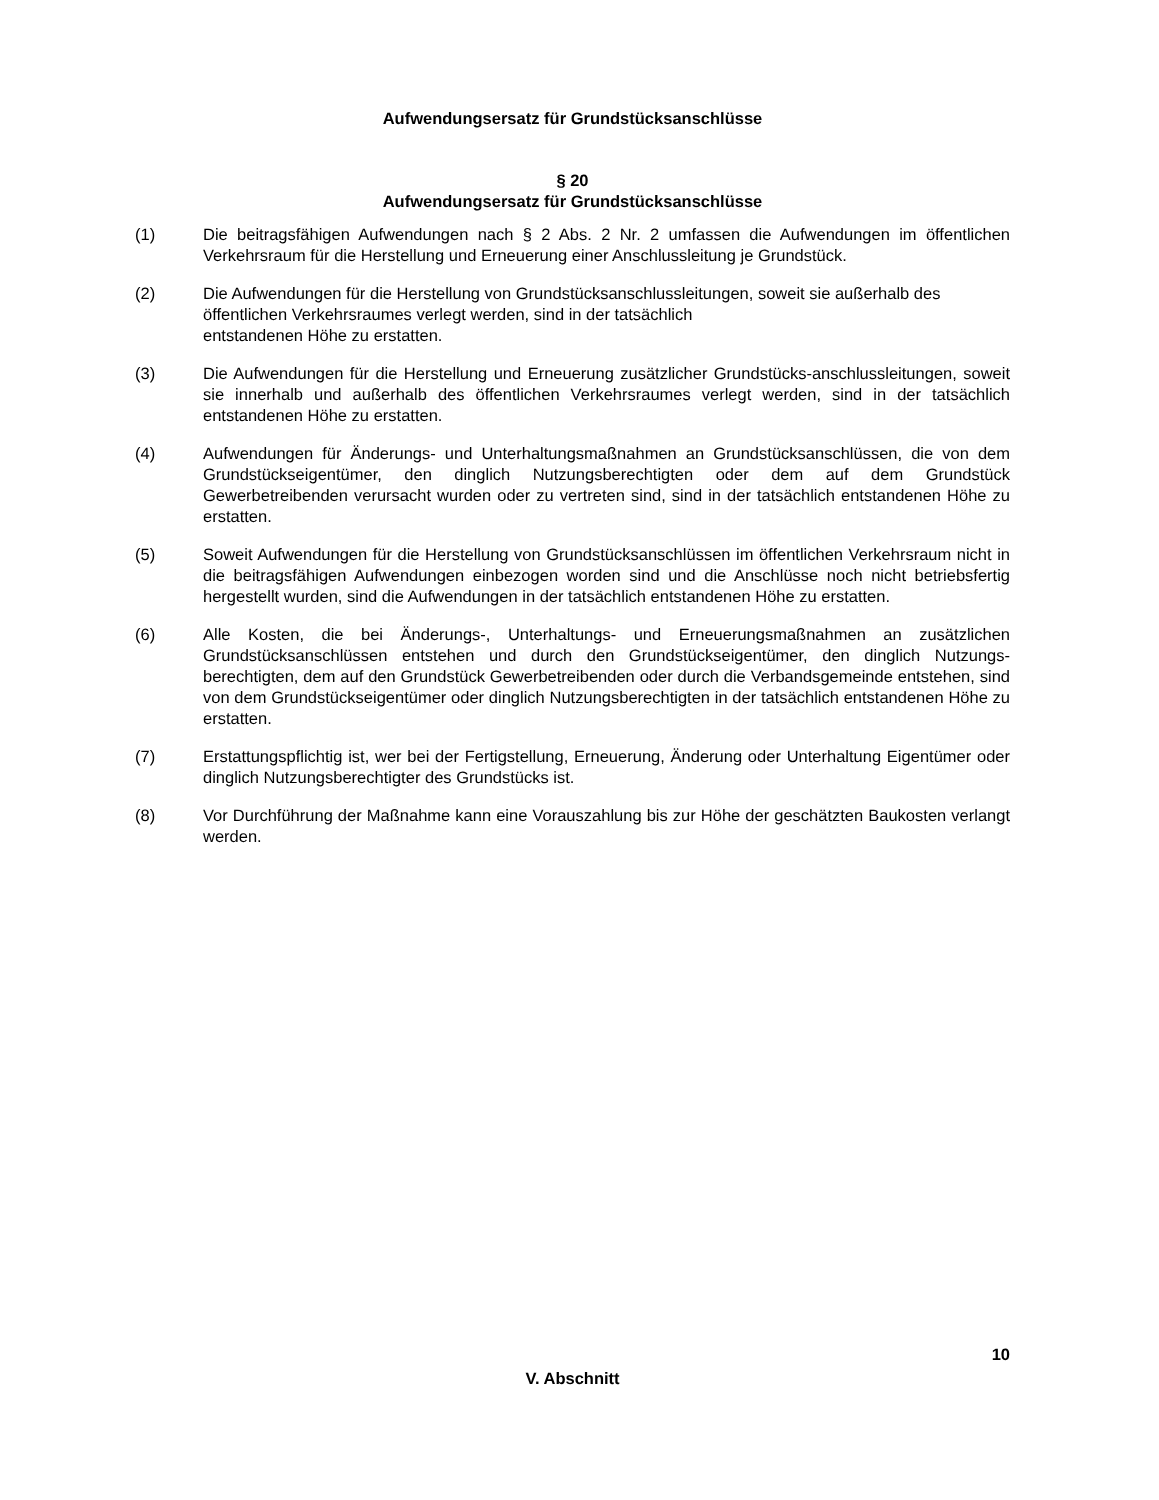Aufwendungsersatz für Grundstücksanschlüsse
§ 20
Aufwendungsersatz für Grundstücksanschlüsse
(1) Die beitragsfähigen Aufwendungen nach § 2 Abs. 2 Nr. 2 umfassen die Aufwendungen im öffentlichen Verkehrsraum für die Herstellung und Erneuerung einer Anschlussleitung je Grundstück.
(2) Die Aufwendungen für die Herstellung von Grundstücksanschlussleitungen, soweit sie außerhalb des öffentlichen Verkehrsraumes verlegt werden, sind in der tatsächlich
entstandenen Höhe zu erstatten.
(3) Die Aufwendungen für die Herstellung und Erneuerung zusätzlicher Grundstücks-anschlussleitungen, soweit sie innerhalb und außerhalb des öffentlichen Verkehrsraumes verlegt werden, sind in der tatsächlich entstandenen Höhe zu erstatten.
(4) Aufwendungen für Änderungs- und Unterhaltungsmaßnahmen an Grundstücksanschlüssen, die von dem Grundstückseigentümer, den dinglich Nutzungsberechtigten oder dem auf dem Grundstück Gewerbetreibenden verursacht wurden oder zu vertreten sind, sind in der tatsächlich entstandenen Höhe zu erstatten.
(5) Soweit Aufwendungen für die Herstellung von Grundstücksanschlüssen im öffentlichen Verkehrsraum nicht in die beitragsfähigen Aufwendungen einbezogen worden sind und die Anschlüsse noch nicht betriebsfertig hergestellt wurden, sind die Aufwendungen in der tatsächlich entstandenen Höhe zu erstatten.
(6) Alle Kosten, die bei Änderungs-, Unterhaltungs- und Erneuerungsmaßnahmen an zusätzlichen Grundstücksanschlüssen entstehen und durch den Grundstückseigentümer, den dinglich Nutzungs-berechtigten, dem auf den Grundstück Gewerbetreibenden oder durch die Verbandsgemeinde entstehen, sind von dem Grundstückseigentümer oder dinglich Nutzungsberechtigten in der tatsächlich entstandenen Höhe zu erstatten.
(7) Erstattungspflichtig ist, wer bei der Fertigstellung, Erneuerung, Änderung oder Unterhaltung Eigentümer oder dinglich Nutzungsberechtigter des Grundstücks ist.
(8) Vor Durchführung der Maßnahme kann eine Vorauszahlung bis zur Höhe der geschätzten Baukosten verlangt werden.
10
V. Abschnitt